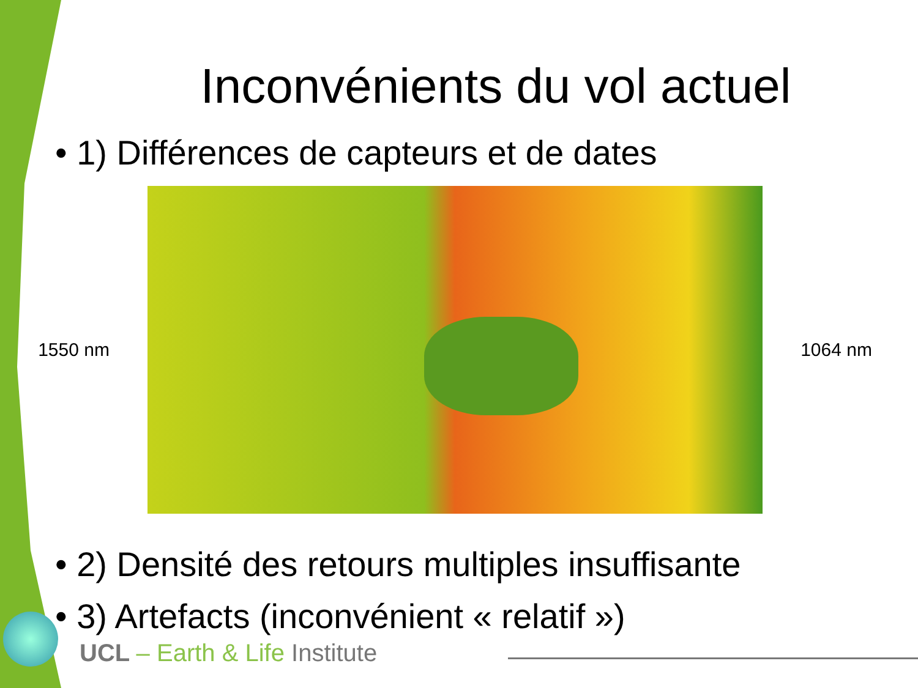Inconvénients du vol actuel
• 1) Différences de capteurs et de dates
1550 nm 1064 nm
• 2) Densité des retours multiples insuffisante
• 3) Artefacts (inconvénient « relatif »)
UCL – Earth & Life Institute